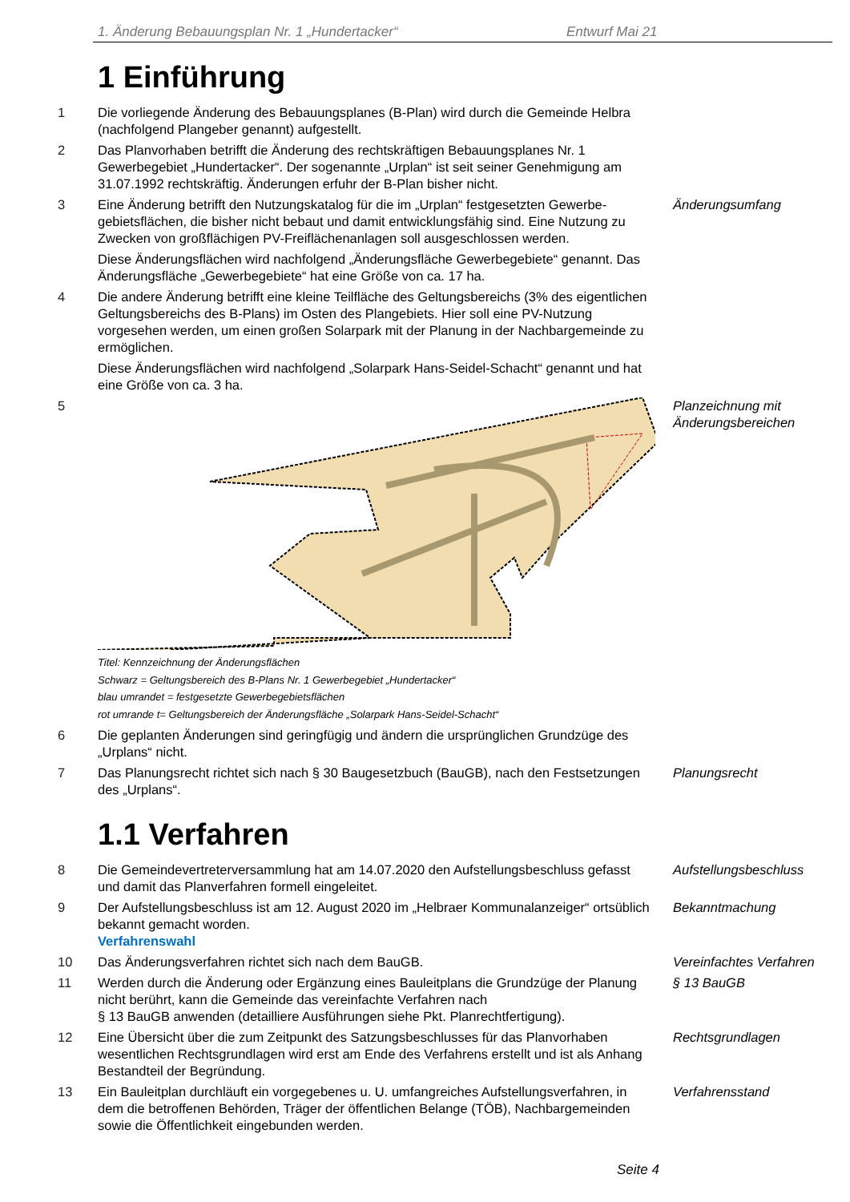1. Änderung Bebauungsplan Nr. 1 „Hundertacker“Entwurf Mai 21
1 Einführung
1 Die vorliegende Änderung des Bebauungsplanes (B-Plan) wird durch die Gemeinde Helbra (nachfolgend Plangeber genannt) aufgestellt.
2 Das Planvorhaben betrifft die Änderung des rechtskräftigen Bebauungsplanes Nr. 1 Gewerbegebiet „Hundertacker“. Der sogenannte „Urplan“ ist seit seiner Genehmigung am 31.07.1992 rechtskräftig. Änderungen erfuhr der B-Plan bisher nicht.
3 Eine Änderung betrifft den Nutzungskatalog für die im „Urplan“ festgesetzten Gewerbe­gebietsflächen, die bisher nicht bebaut und damit entwicklungsfähig sind. Eine Nutzung zu Zwecken von großflächigen PV-Freiflächenanlagen soll ausgeschlossen werden.
Diese Änderungsflächen wird nachfolgend „Änderungsfläche Gewerbegebiete“ ge­nannt. Das Änderungsfläche „Gewerbegebiete“ hat eine Größe von ca. 17 ha.
Änderungsumfang
4 Die andere Änderung betrifft eine kleine Teilfläche des Geltungsbereichs (3% des ei­gentlichen Geltungsbereichs des B-Plans) im Osten des Plangebiets. Hier soll eine PV-Nutzung vorgesehen werden, um einen großen Solarpark mit der Planung in der Nach­bargemeinde zu ermöglichen.
Diese Änderungsflächen wird nachfolgend „Solarpark Hans-Seidel-Schacht“ genannt und hat eine Größe von ca. 3 ha.
5
Titel: Kennzeichnung der Änderungsflächen
Schwarz = Geltungsbereich des B-Plans Nr. 1 Gewerbegebiet „Hundertacker“
blau umrandet = festgesetzte Gewerbegebietsflächen
rot umrande t= Geltungsbereich der Änderungsfläche „Solarpark Hans-Seidel-Schacht“
Planzeichnung mit Änderungsbereichen
6 Die geplanten Änderungen sind geringfügig und ändern die ursprünglichen Grundzüge des „Urplans“ nicht.
7 Das Planungsrecht richtet sich nach § 30 Baugesetzbuch (BauGB), nach den Festset­zungen des „Urplans“.
Planungsrecht
1.1 Verfahren
8 Die Gemeindevertreterversammlung hat am 14.07.2020 den Aufstellungsbeschluss ge­fasst und damit das Planverfahren formell eingeleitet.
Aufstellungsbeschluss
9 Der Aufstellungsbeschluss ist am 12. August 2020 im „Helbraer Kommunalanzeiger“ ortsüblich bekannt gemacht worden.
Verfahrenswahl
Bekanntmachung
10 Das Änderungsverfahren richtet sich nach dem BauGB. Vereinfachtes Verfahren
11 Werden durch die Änderung oder Ergänzung eines Bauleitplans die Grundzüge der Planung nicht berührt, kann die Gemeinde das vereinfachte Verfahren nach
§ 13 BauGB anwenden (detailliere Ausführungen siehe Pkt. Planrechtfertigung).
§ 13 BauGB
12 Eine Übersicht über die zum Zeitpunkt des Satzungsbeschlusses für das Planvorhaben wesentlichen Rechtsgrundlagen wird erst am Ende des Verfahrens erstellt und ist als Anhang Bestandteil der Begründung.
Rechtsgrundlagen
13 Ein Bauleitplan durchläuft ein vorgegebenes u. U. umfangreiches Aufstellungsverfah­ren, in dem die betroffenen Behörden, Träger der öffentlichen Belange (TÖB), Nachbar­gemeinden sowie die Öffentlichkeit eingebunden werden.
Verfahrensstand
Seite 4